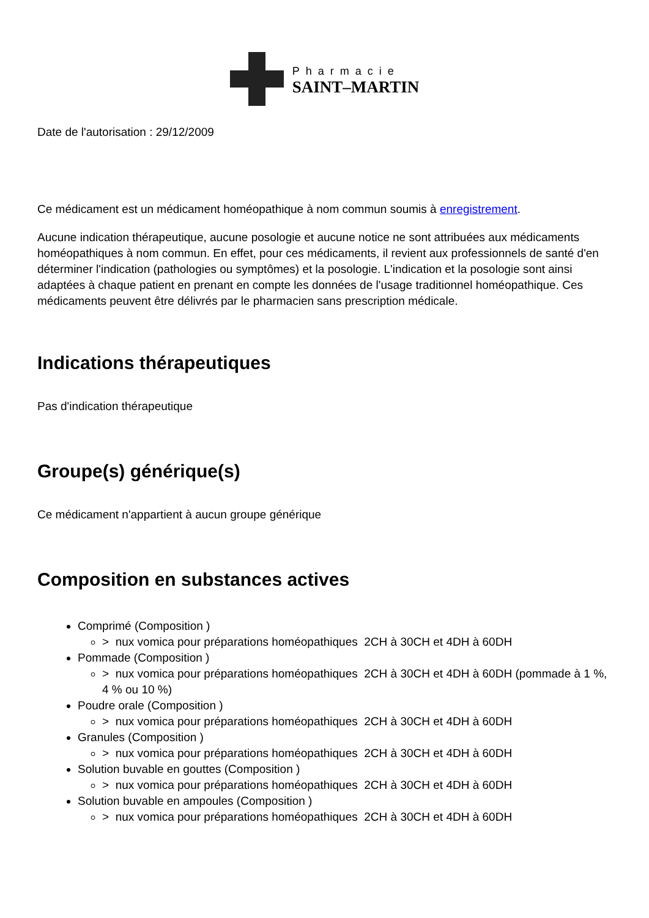Pharmacie
SAINT–MARTIN
Date de l'autorisation : 29/12/2009
Ce médicament est un médicament homéopathique à nom commun soumis à enregistrement.
Aucune indication thérapeutique, aucune posologie et aucune notice ne sont attribuées aux médicaments homéopathiques à nom commun. En effet, pour ces médicaments, il revient aux professionnels de santé d'en déterminer l'indication (pathologies ou symptômes) et la posologie. L'indication et la posologie sont ainsi adaptées à chaque patient en prenant en compte les données de l'usage traditionnel homéopathique. Ces médicaments peuvent être délivrés par le pharmacien sans prescription médicale.
Indications thérapeutiques
Pas d'indication thérapeutique
Groupe(s) générique(s)
Ce médicament n'appartient à aucun groupe générique
Composition en substances actives
Comprimé (Composition )
> nux vomica pour préparations homéopathiques 2CH à 30CH et 4DH à 60DH
Pommade (Composition )
> nux vomica pour préparations homéopathiques 2CH à 30CH et 4DH à 60DH (pommade à 1 %, 4 % ou 10 %)
Poudre orale (Composition )
> nux vomica pour préparations homéopathiques 2CH à 30CH et 4DH à 60DH
Granules (Composition )
> nux vomica pour préparations homéopathiques 2CH à 30CH et 4DH à 60DH
Solution buvable en gouttes (Composition )
> nux vomica pour préparations homéopathiques 2CH à 30CH et 4DH à 60DH
Solution buvable en ampoules (Composition )
> nux vomica pour préparations homéopathiques 2CH à 30CH et 4DH à 60DH